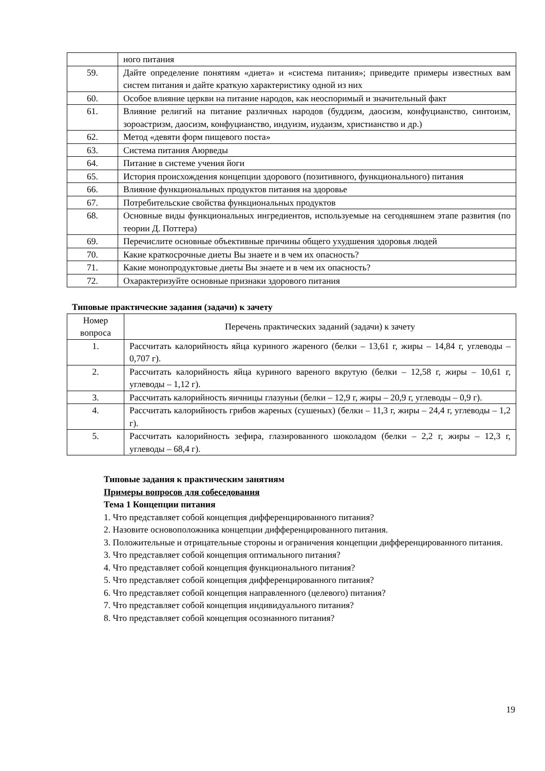| | ного питания |
| 59. | Дайте определение понятиям «диета» и «система питания»; приведите примеры известных вам систем питания и дайте краткую характеристику одной из них |
| 60. | Особое влияние церкви на питание народов, как неоспоримый и значительный факт |
| 61. | Влияние религий на питание различных народов (буддизм, даосизм, конфуцианство, синтоизм, зороастризм, даосизм, конфуцианство, индуизм, иудаизм, христианство и др.) |
| 62. | Метод «девяти форм пищевого поста» |
| 63. | Система питания Аюрведы |
| 64. | Питание в системе учения йоги |
| 65. | История происхождения концепции здорового (позитивного, функционального) питания |
| 66. | Влияние функциональных продуктов питания на здоровье |
| 67. | Потребительские свойства функциональных продуктов |
| 68. | Основные виды функциональных ингредиентов, используемые на сегодняшнем этапе развития (по теории Д. Поттера) |
| 69. | Перечислите основные объективные причины общего ухудшения здоровья людей |
| 70. | Какие краткосрочные диеты Вы знаете и в чем их опасность? |
| 71. | Какие монопродуктовые диеты Вы знаете и в чем их опасность? |
| 72. | Охарактеризуйте основные признаки здорового питания |
Типовые практические задания (задачи) к зачету
| Номер вопроса | Перечень практических заданий (задачи) к зачету |
| --- | --- |
| 1. | Рассчитать калорийность яйца куриного жареного (белки – 13,61 г, жиры – 14,84 г, углеводы – 0,707 г). |
| 2. | Рассчитать калорийность яйца куриного вареного вкрутую (белки – 12,58 г, жиры – 10,61 г, углеводы – 1,12 г). |
| 3. | Рассчитать калорийность яичницы глазуньи (белки – 12,9 г, жиры – 20,9 г, углеводы – 0,9 г). |
| 4. | Рассчитать калорийность грибов жареных (сушеных) (белки – 11,3 г, жиры – 24,4 г, углеводы – 1,2 г). |
| 5. | Рассчитать калорийность зефира, глазированного шоколадом (белки – 2,2 г, жиры – 12,3 г, углеводы – 68,4 г). |
Типовые задания к практическим занятиям
Примеры вопросов для собеседования
Тема 1 Концепции питания
1. Что представляет собой концепция дифференцированного питания?
2. Назовите основоположника концепции дифференцированного питания.
3. Положительные и отрицательные стороны и ограничения концепции дифференцированного питания.
3. Что представляет собой концепция оптимального питания?
4. Что представляет собой концепция функционального питания?
5. Что представляет собой концепция дифференцированного питания?
6. Что представляет собой концепция направленного (целевого) питания?
7. Что представляет собой концепция индивидуального питания?
8. Что представляет собой концепция осознанного питания?
19